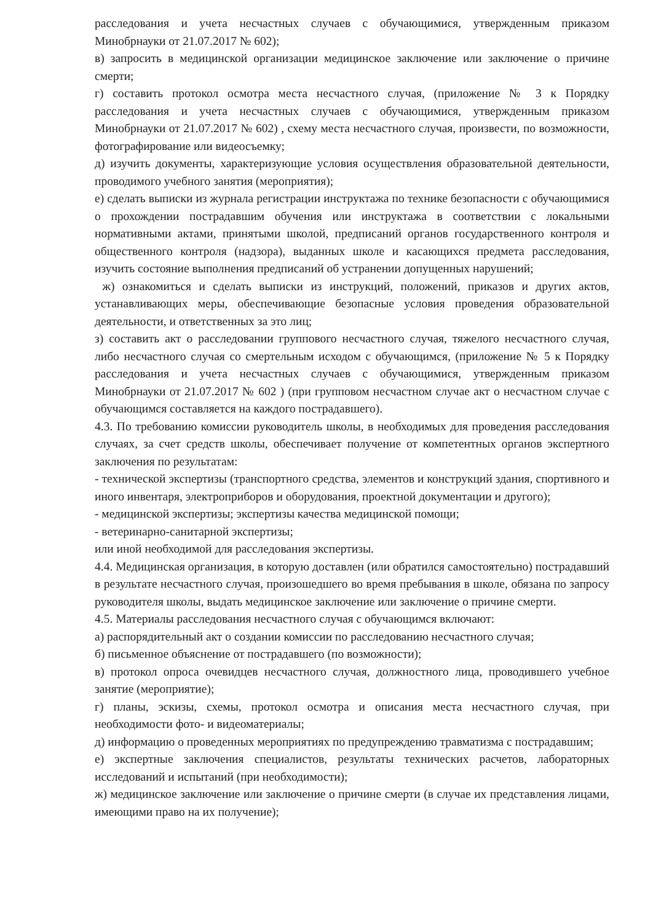расследования и учета несчастных случаев с обучающимися, утвержденным приказом Минобрнауки от 21.07.2017 № 602);
в) запросить в медицинской организации медицинское заключение или заключение о причине смерти;
г) составить протокол осмотра места несчастного случая, (приложение № 3 к Порядку расследования и учета несчастных случаев с обучающимися, утвержденным приказом Минобрнауки от 21.07.2017 № 602) , схему места несчастного случая, произвести, по возможности, фотографирование или видеосъемку;
д) изучить документы, характеризующие условия осуществления образовательной деятельности, проводимого учебного занятия (мероприятия);
е) сделать выписки из журнала регистрации инструктажа по технике безопасности с обучающимися о прохождении пострадавшим обучения или инструктажа в соответствии с локальными нормативными актами, принятыми школой, предписаний органов государственного контроля и общественного контроля (надзора), выданных школе и касающихся предмета расследования, изучить состояние выполнения предписаний об устранении допущенных нарушений;
ж) ознакомиться и сделать выписки из инструкций, положений, приказов и других актов, устанавливающих меры, обеспечивающие безопасные условия проведения образовательной деятельности, и ответственных за это лиц;
з) составить акт о расследовании группового несчастного случая, тяжелого несчастного случая, либо несчастного случая со смертельным исходом с обучающимся, (приложение № 5 к Порядку расследования и учета несчастных случаев с обучающимися, утвержденным приказом Минобрнауки от 21.07.2017 № 602 ) (при групповом несчастном случае акт о несчастном случае с обучающимся составляется на каждого пострадавшего).
4.3. По требованию комиссии руководитель школы, в необходимых для проведения расследования случаях, за счет средств школы, обеспечивает получение от компетентных органов экспертного заключения по результатам:
- технической экспертизы (транспортного средства, элементов и конструкций здания, спортивного и иного инвентаря, электроприборов и оборудования, проектной документации и другого);
- медицинской экспертизы; экспертизы качества медицинской помощи;
- ветеринарно-санитарной экспертизы;
или иной необходимой для расследования экспертизы.
4.4. Медицинская организация, в которую доставлен (или обратился самостоятельно) пострадавший в результате несчастного случая, произошедшего во время пребывания в школе, обязана по запросу руководителя школы, выдать медицинское заключение или заключение о причине смерти.
4.5. Материалы расследования несчастного случая с обучающимся включают:
а) распорядительный акт о создании комиссии по расследованию несчастного случая;
б) письменное объяснение от пострадавшего (по возможности);
в) протокол опроса очевидцев несчастного случая, должностного лица, проводившего учебное занятие (мероприятие);
г) планы, эскизы, схемы, протокол осмотра и описания места несчастного случая, при необходимости фото- и видеоматериалы;
д) информацию о проведенных мероприятиях по предупреждению травматизма с пострадавшим;
е) экспертные заключения специалистов, результаты технических расчетов, лабораторных исследований и испытаний (при необходимости);
ж) медицинское заключение или заключение о причине смерти (в случае их представления лицами, имеющими право на их получение);